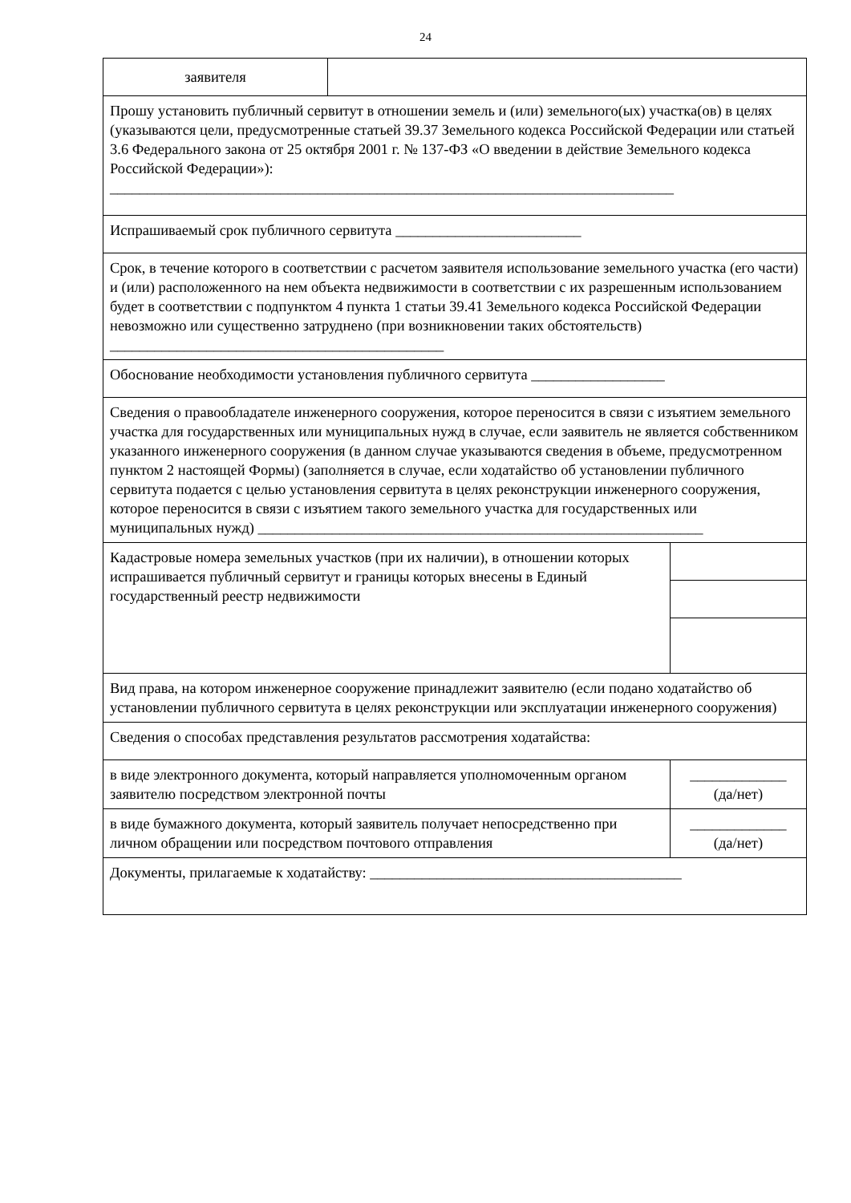24
| заявителя | | | |
| Прошу установить публичный сервитут в отношении земель и (или) земельного(ых) участка(ов) в целях (указываются цели, предусмотренные статьей 39.37 Земельного кодекса Российской Федерации или статьей 3.6 Федерального закона от 25 октября 2001 г. № 137-ФЗ «О введении в действие Земельного кодекса Российской Федерации»): ____________________________________________________________________________ | | | |
| Испрашиваемый срок публичного сервитута _________________________ | | | |
| Срок, в течение которого в соответствии с расчетом заявителя использование земельного участка (его части) и (или) расположенного на нем объекта недвижимости в соответствии с их разрешенным использованием будет в соответствии с подпунктом 4 пункта 1 статьи 39.41 Земельного кодекса Российской Федерации невозможно или существенно затруднено (при возникновении таких обстоятельств) _____________________________________________ | | | |
| Обоснование необходимости установления публичного сервитута __________________ | | | |
| Сведения о правообладателе инженерного сооружения, которое переносится в связи с изъятием земельного участка для государственных или муниципальных нужд в случае, если заявитель не является собственником указанного инженерного сооружения (в данном случае указываются сведения в объеме, предусмотренном пунктом 2 настоящей Формы) (заполняется в случае, если ходатайство об установлении публичного сервитута подается с целью установления сервитута в целях реконструкции инженерного сооружения, которое переносится в связи с изъятием такого земельного участка для государственных или муниципальных нужд) ____________________________________________________________ | | | |
| Кадастровые номера земельных участков (при их наличии), в отношении которых испрашивается публичный сервитут и границы которых внесены в Единый государственный реестр недвижимости | | | |
| Вид права, на котором инженерное сооружение принадлежит заявителю (если подано ходатайство об установлении публичного сервитута в целях реконструкции или эксплуатации инженерного сооружения) | | | |
| Сведения о способах представления результатов рассмотрения ходатайства: | | | |
| в виде электронного документа, который направляется уполномоченным органом заявителю посредством электронной почты | | | _____________ (да/нет) |
| в виде бумажного документа, который заявитель получает непосредственно при личном обращении или посредством почтового отправления | | | _____________ (да/нет) |
| Документы, прилагаемые к ходатайству: __________________________________________ | | | |